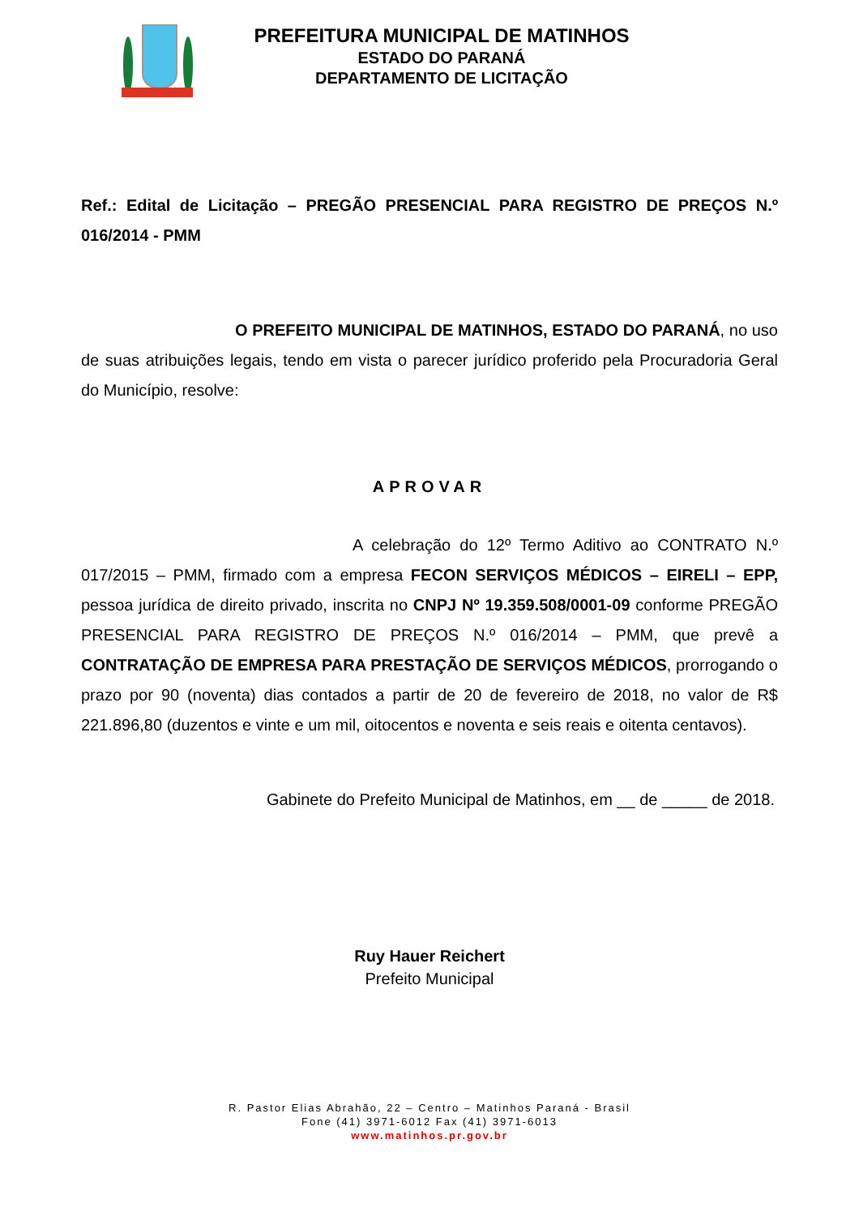PREFEITURA MUNICIPAL DE MATINHOS
ESTADO DO PARANÁ
DEPARTAMENTO DE LICITAÇÃO
Ref.: Edital de Licitação – PREGÃO PRESENCIAL PARA REGISTRO DE PREÇOS N.º 016/2014 - PMM
O PREFEITO MUNICIPAL DE MATINHOS, ESTADO DO PARANÁ, no uso de suas atribuições legais, tendo em vista o parecer jurídico proferido pela Procuradoria Geral do Município, resolve:
APROVAR
A celebração do 12º Termo Aditivo ao CONTRATO N.º 017/2015 – PMM, firmado com a empresa FECON SERVIÇOS MÉDICOS – EIRELI – EPP, pessoa jurídica de direito privado, inscrita no CNPJ Nº 19.359.508/0001-09 conforme PREGÃO PRESENCIAL PARA REGISTRO DE PREÇOS N.º 016/2014 – PMM, que prevê a CONTRATAÇÃO DE EMPRESA PARA PRESTAÇÃO DE SERVIÇOS MÉDICOS, prorrogando o prazo por 90 (noventa) dias contados a partir de 20 de fevereiro de 2018, no valor de R$ 221.896,80 (duzentos e vinte e um mil, oitocentos e noventa e seis reais e oitenta centavos).
Gabinete do Prefeito Municipal de Matinhos, em __ de _____ de 2018.
Ruy Hauer Reichert
Prefeito Municipal
R. Pastor Elias Abrahão, 22 – Centro – Matinhos Paraná - Brasil
Fone (41) 3971-6012 Fax (41) 3971-6013
www.matinhos.pr.gov.br